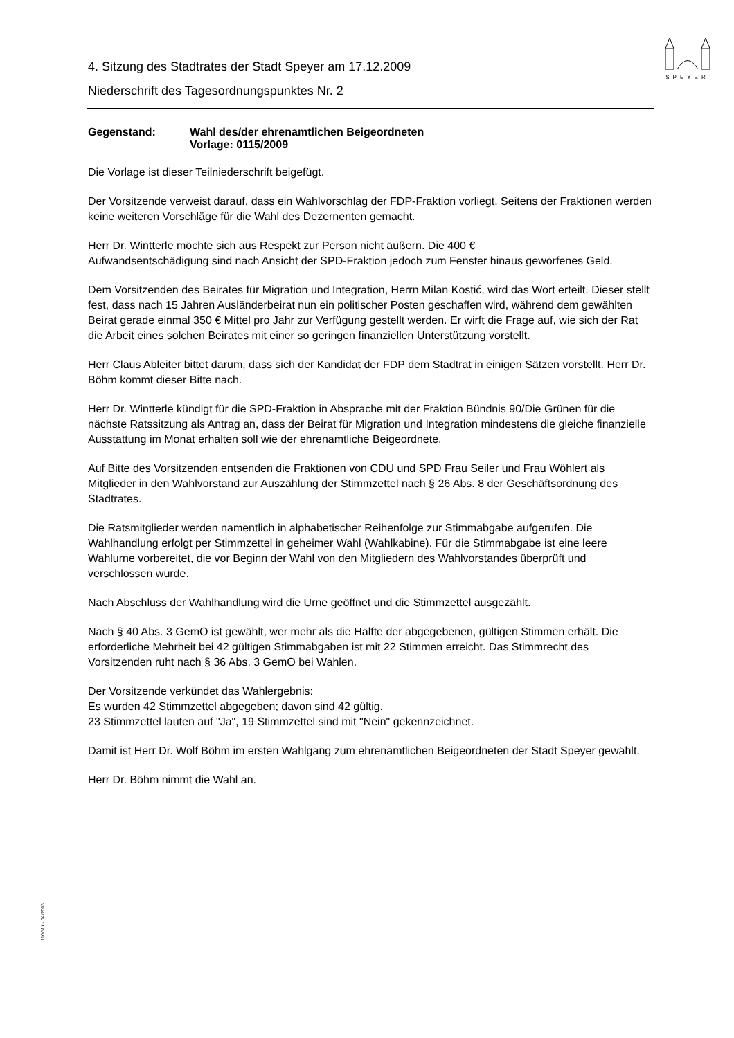SPEYER
4. Sitzung des Stadtrates der Stadt Speyer am 17.12.2009
Niederschrift des Tagesordnungspunktes Nr. 2
Gegenstand: Wahl des/der ehrenamtlichen Beigeordneten
Vorlage: 0115/2009
Die Vorlage ist dieser Teilniederschrift beigefügt.
Der Vorsitzende verweist darauf, dass ein Wahlvorschlag der FDP-Fraktion vorliegt. Seitens der Fraktionen werden keine weiteren Vorschläge für die Wahl des Dezernenten gemacht.
Herr Dr. Wintterle möchte sich aus Respekt zur Person nicht äußern. Die 400 €
Aufwandsentschädigung sind nach Ansicht der SPD-Fraktion jedoch zum Fenster hinaus geworfenes Geld.
Dem Vorsitzenden des Beirates für Migration und Integration, Herrn Milan Kostić, wird das Wort erteilt. Dieser stellt fest, dass nach 15 Jahren Ausländerbeirat nun ein politischer Posten geschaffen wird, während dem gewählten Beirat gerade einmal 350 € Mittel pro Jahr zur Verfügung gestellt werden. Er wirft die Frage auf, wie sich der Rat die Arbeit eines solchen Beirates mit einer so geringen finanziellen Unterstützung vorstellt.
Herr Claus Ableiter bittet darum, dass sich der Kandidat der FDP dem Stadtrat in einigen Sätzen vorstellt. Herr Dr. Böhm kommt dieser Bitte nach.
Herr Dr. Wintterle kündigt für die SPD-Fraktion in Absprache mit der Fraktion Bündnis 90/Die Grünen für die nächste Ratssitzung als Antrag an, dass der Beirat für Migration und Integration mindestens die gleiche finanzielle Ausstattung im Monat erhalten soll wie der ehrenamtliche Beigeordnete.
Auf Bitte des Vorsitzenden entsenden die Fraktionen von CDU und SPD Frau Seiler und Frau Wöhlert als Mitglieder in den Wahlvorstand zur Auszählung der Stimmzettel nach § 26 Abs. 8 der Geschäftsordnung des Stadtrates.
Die Ratsmitglieder werden namentlich in alphabetischer Reihenfolge zur Stimmabgabe aufgerufen. Die Wahlhandlung erfolgt per Stimmzettel in geheimer Wahl (Wahlkabine). Für die Stimmabgabe ist eine leere Wahlurne vorbereitet, die vor Beginn der Wahl von den Mitgliedern des Wahlvorstandes überprüft und verschlossen wurde.
Nach Abschluss der Wahlhandlung wird die Urne geöffnet und die Stimmzettel ausgezählt.
Nach § 40 Abs. 3 GemO ist gewählt, wer mehr als die Hälfte der abgegebenen, gültigen Stimmen erhält. Die erforderliche Mehrheit bei 42 gültigen Stimmabgaben ist mit 22 Stimmen erreicht. Das Stimmrecht des Vorsitzenden ruht nach § 36 Abs. 3 GemO bei Wahlen.
Der Vorsitzende verkündet das Wahlergebnis:
Es wurden 42 Stimmzettel abgegeben; davon sind 42 gültig.
23 Stimmzettel lauten auf "Ja", 19 Stimmzettel sind mit "Nein" gekennzeichnet.
Damit ist Herr Dr. Wolf Böhm im ersten Wahlgang zum ehrenamtlichen Beigeordneten der Stadt Speyer gewählt.
Herr Dr. Böhm nimmt die Wahl an.
110/Mü - 04/2003